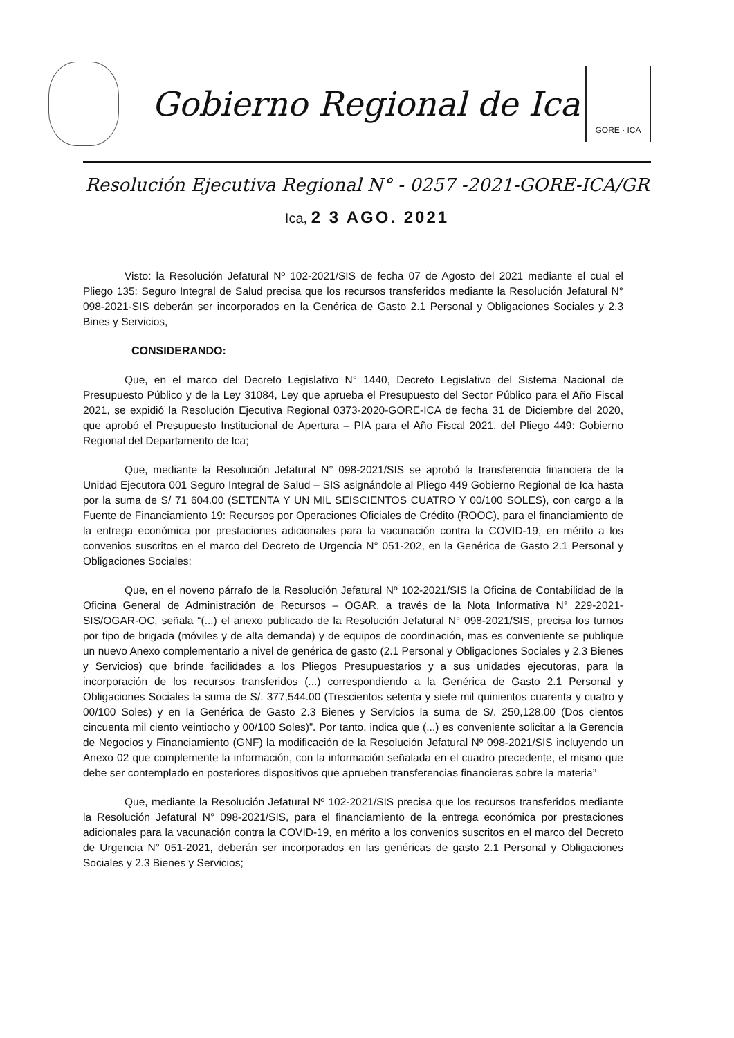Gobierno Regional de Ica
GORE · ICA
Resolución Ejecutiva Regional N° - 0257 -2021-GORE-ICA/GR
Ica, 2 3 AGO. 2021
Visto: la Resolución Jefatural Nº 102-2021/SIS de fecha 07 de Agosto del 2021 mediante el cual el Pliego 135: Seguro Integral de Salud precisa que los recursos transferidos mediante la Resolución Jefatural N° 098-2021-SIS deberán ser incorporados en la Genérica de Gasto 2.1 Personal y Obligaciones Sociales y 2.3 Bines y Servicios,
CONSIDERANDO:
Que, en el marco del Decreto Legislativo N° 1440, Decreto Legislativo del Sistema Nacional de Presupuesto Público y de la Ley 31084, Ley que aprueba el Presupuesto del Sector Público para el Año Fiscal 2021, se expidió la Resolución Ejecutiva Regional 0373-2020-GORE-ICA de fecha 31 de Diciembre del 2020, que aprobó el Presupuesto Institucional de Apertura – PIA para el Año Fiscal 2021, del Pliego 449: Gobierno Regional del Departamento de Ica;
Que, mediante la Resolución Jefatural N° 098-2021/SIS se aprobó la transferencia financiera de la Unidad Ejecutora 001 Seguro Integral de Salud – SIS asignándole al Pliego 449 Gobierno Regional de Ica hasta por la suma de S/ 71 604.00 (SETENTA Y UN MIL SEISCIENTOS CUATRO Y 00/100 SOLES), con cargo a la Fuente de Financiamiento 19: Recursos por Operaciones Oficiales de Crédito (ROOC), para el financiamiento de la entrega económica por prestaciones adicionales para la vacunación contra la COVID-19, en mérito a los convenios suscritos en el marco del Decreto de Urgencia N° 051-202, en la Genérica de Gasto 2.1 Personal y Obligaciones Sociales;
Que, en el noveno párrafo de la Resolución Jefatural Nº 102-2021/SIS la Oficina de Contabilidad de la Oficina General de Administración de Recursos – OGAR, a través de la Nota Informativa N° 229-2021-SIS/OGAR-OC, señala “(...) el anexo publicado de la Resolución Jefatural N° 098-2021/SIS, precisa los turnos por tipo de brigada (móviles y de alta demanda) y de equipos de coordinación, mas es conveniente se publique un nuevo Anexo complementario a nivel de genérica de gasto (2.1 Personal y Obligaciones Sociales y 2.3 Bienes y Servicios) que brinde facilidades a los Pliegos Presupuestarios y a sus unidades ejecutoras, para la incorporación de los recursos transferidos (...) correspondiendo a la Genérica de Gasto 2.1 Personal y Obligaciones Sociales la suma de S/. 377,544.00 (Trescientos setenta y siete mil quinientos cuarenta y cuatro y 00/100 Soles) y en la Genérica de Gasto 2.3 Bienes y Servicios la suma de S/. 250,128.00 (Dos cientos cincuenta mil ciento veintiocho y 00/100 Soles)”. Por tanto, indica que (...) es conveniente solicitar a la Gerencia de Negocios y Financiamiento (GNF) la modificación de la Resolución Jefatural Nº 098-2021/SIS incluyendo un Anexo 02 que complemente la información, con la información señalada en el cuadro precedente, el mismo que debe ser contemplado en posteriores dispositivos que aprueben transferencias financieras sobre la materia”
Que, mediante la Resolución Jefatural Nº 102-2021/SIS precisa que los recursos transferidos mediante la Resolución Jefatural N° 098-2021/SIS, para el financiamiento de la entrega económica por prestaciones adicionales para la vacunación contra la COVID-19, en mérito a los convenios suscritos en el marco del Decreto de Urgencia N° 051-2021, deberán ser incorporados en las genéricas de gasto 2.1 Personal y Obligaciones Sociales y 2.3 Bienes y Servicios;